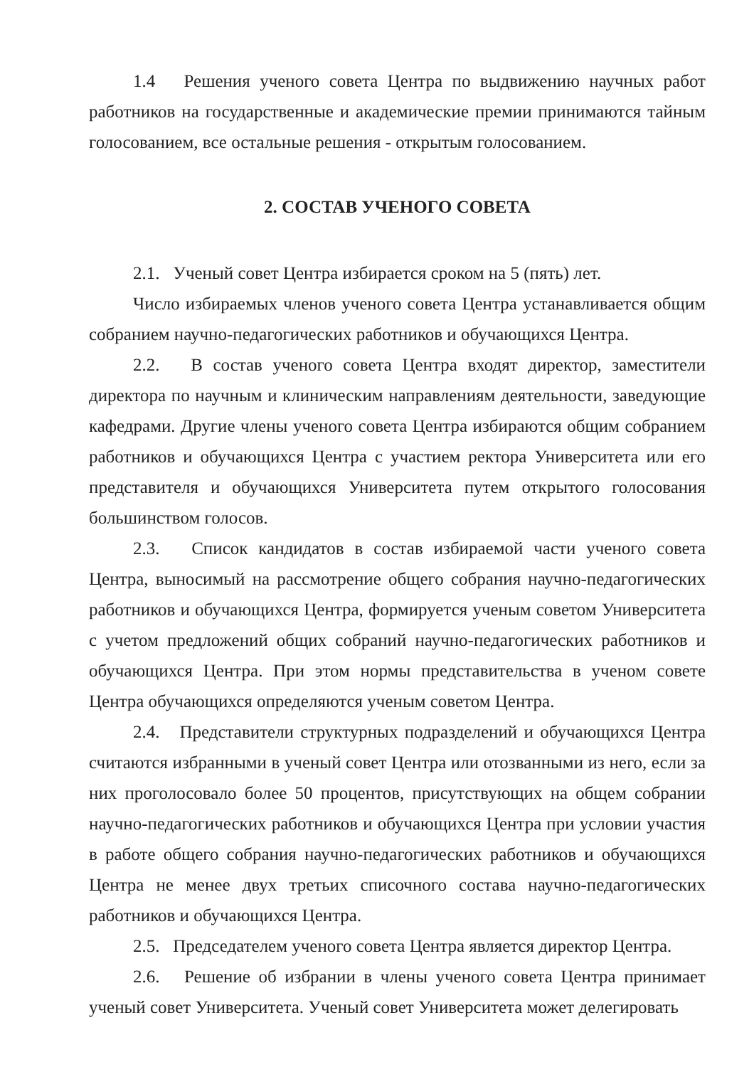1.4 Решения ученого совета Центра по выдвижению научных работ работников на государственные и академические премии принимаются тайным голосованием, все остальные решения - открытым голосованием.
2. СОСТАВ УЧЕНОГО СОВЕТА
2.1. Ученый совет Центра избирается сроком на 5 (пять) лет.
Число избираемых членов ученого совета Центра устанавливается общим собранием научно-педагогических работников и обучающихся Центра.
2.2. В состав ученого совета Центра входят директор, заместители директора по научным и клиническим направлениям деятельности, заведующие кафедрами. Другие члены ученого совета Центра избираются общим собранием работников и обучающихся Центра с участием ректора Университета или его представителя и обучающихся Университета путем открытого голосования большинством голосов.
2.3. Список кандидатов в состав избираемой части ученого совета Центра, выносимый на рассмотрение общего собрания научно-педагогических работников и обучающихся Центра, формируется ученым советом Университета с учетом предложений общих собраний научно-педагогических работников и обучающихся Центра. При этом нормы представительства в ученом совете Центра обучающихся определяются ученым советом Центра.
2.4. Представители структурных подразделений и обучающихся Центра считаются избранными в ученый совет Центра или отозванными из него, если за них проголосовало более 50 процентов, присутствующих на общем собрании научно-педагогических работников и обучающихся Центра при условии участия в работе общего собрания научно-педагогических работников и обучающихся Центра не менее двух третьих списочного состава научно-педагогических работников и обучающихся Центра.
2.5. Председателем ученого совета Центра является директор Центра.
2.6. Решение об избрании в члены ученого совета Центра принимает ученый совет Университета. Ученый совет Университета может делегировать